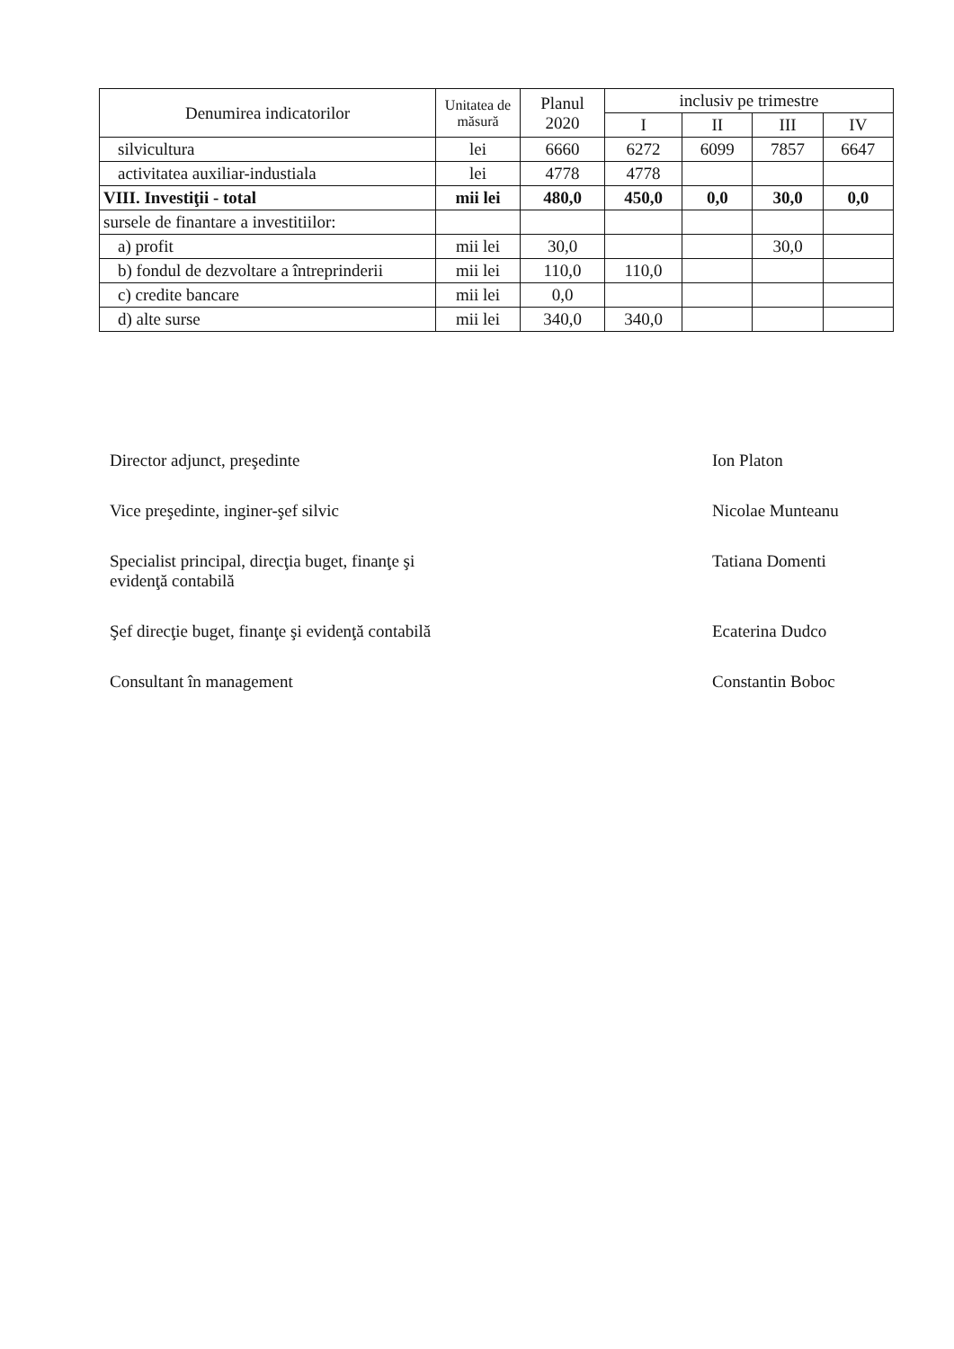| Denumirea indicatorilor | Unitatea de măsură | Planul 2020 | inclusiv pe trimestre | | | |
| --- | --- | --- | --- | --- | --- | --- |
| | | | I | II | III | IV |
| silvicultura | lei | 6660 | 6272 | 6099 | 7857 | 6647 |
| activitatea auxiliar-industiala | lei | 4778 | 4778 | | | |
| VIII. Investiţii - total | mii lei | 480,0 | 450,0 | 0,0 | 30,0 | 0,0 |
| sursele de finantare a investitiilor: | | | | | | |
| a) profit | mii lei | 30,0 | | | 30,0 | |
| b) fondul de dezvoltare a întreprinderii | mii lei | 110,0 | 110,0 | | | |
| c) credite bancare | mii lei | 0,0 | | | | |
| d) alte surse | mii lei | 340,0 | 340,0 | | | |
Director adjunct, preşedinte Ion Platon
Vice preşedinte, inginer-şef silvic Nicolae Munteanu
Specialist principal, direcţia buget, finanţe şi
evidenţă contabilă Tatiana Domenti
Şef direcţie buget, finanţe şi evidenţă contabilă Ecaterina Dudco
Consultant în management Constantin Boboc